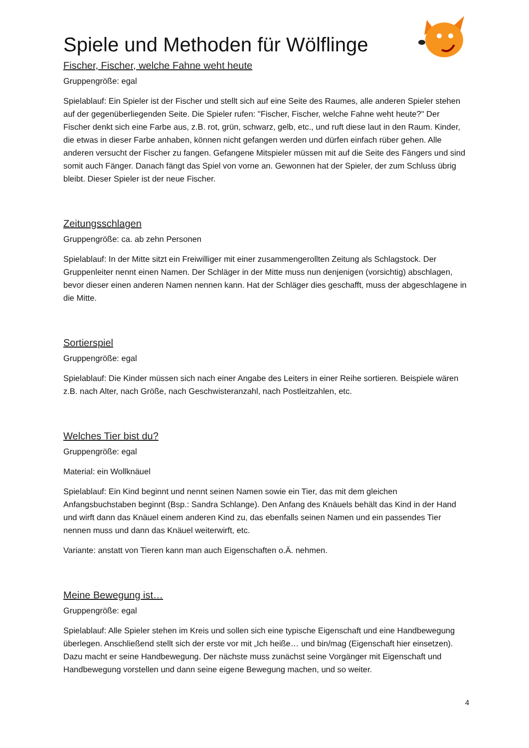Spiele und Methoden für Wölflinge
Fischer, Fischer, welche Fahne weht heute
Gruppengröße: egal
Spielablauf: Ein Spieler ist der Fischer und stellt sich auf eine Seite des Raumes, alle anderen Spieler stehen auf der gegenüberliegenden Seite. Die Spieler rufen: "Fischer, Fischer, welche Fahne weht heute?" Der Fischer denkt sich eine Farbe aus, z.B. rot, grün, schwarz, gelb, etc., und ruft diese laut in den Raum. Kinder, die etwas in dieser Farbe anhaben, können nicht gefangen werden und dürfen einfach rüber gehen. Alle anderen versucht der Fischer zu fangen. Gefangene Mitspieler müssen mit auf die Seite des Fängers und sind somit auch Fänger. Danach fängt das Spiel von vorne an. Gewonnen hat der Spieler, der zum Schluss übrig bleibt. Dieser Spieler ist der neue Fischer.
Zeitungsschlagen
Gruppengröße: ca. ab zehn Personen
Spielablauf: In der Mitte sitzt ein Freiwilliger mit einer zusammengerollten Zeitung als Schlagstock. Der Gruppenleiter nennt einen Namen. Der Schläger in der Mitte muss nun denjenigen (vorsichtig) abschlagen, bevor dieser einen anderen Namen nennen kann. Hat der Schläger dies geschafft, muss der abgeschlagene in die Mitte.
Sortierspiel
Gruppengröße: egal
Spielablauf: Die Kinder müssen sich nach einer Angabe des Leiters in einer Reihe sortieren. Beispiele wären z.B. nach Alter, nach Größe, nach Geschwisteranzahl, nach Postleitzahlen, etc.
Welches Tier bist du?
Gruppengröße: egal
Material: ein Wollknäuel
Spielablauf: Ein Kind beginnt und nennt seinen Namen sowie ein Tier, das mit dem gleichen Anfangsbuchstaben beginnt (Bsp.: Sandra Schlange). Den Anfang des Knäuels behält das Kind in der Hand und wirft dann das Knäuel einem anderen Kind zu, das ebenfalls seinen Namen und ein passendes Tier nennen muss und dann das Knäuel weiterwirft, etc.
Variante: anstatt von Tieren kann man auch Eigenschaften o.Ä. nehmen.
Meine Bewegung ist…
Gruppengröße: egal
Spielablauf: Alle Spieler stehen im Kreis und sollen sich eine typische Eigenschaft und eine Handbewegung überlegen. Anschließend stellt sich der erste vor mit „Ich heiße… und bin/mag (Eigenschaft hier einsetzen). Dazu macht er seine Handbewegung. Der nächste muss zunächst seine Vorgänger mit Eigenschaft und Handbewegung vorstellen und dann seine eigene Bewegung machen, und so weiter.
4